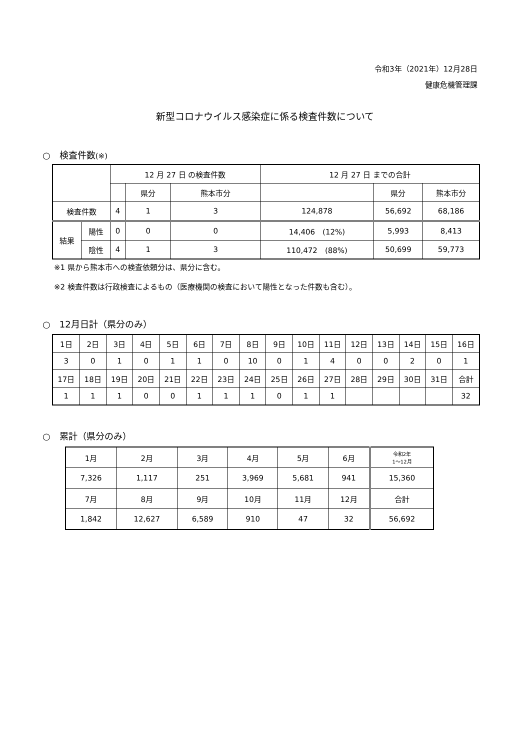令和3年（2021年）12月28日
健康危機管理課
新型コロナウイルス感染症に係る検査件数について
○　検査件数(※)
| | | 12 月 27 日 の検査件数 | | | 12 月 27 日 までの合計 | | |
| --- | --- | --- | --- | --- | --- | --- | --- |
| | | | 県分 | 熊本市分 | | 県分 | 熊本市分 |
| 検査件数 | | 4 | 1 | 3 | 124,878 | 56,692 | 68,186 |
| 結果 | 陽性 | 0 | 0 | 0 | 14,406 (12%) | 5,993 | 8,413 |
| | 陰性 | 4 | 1 | 3 | 110,472 (88%) | 50,699 | 59,773 |
※1 県から熊本市への検査依頼分は、県分に含む。
※2 検査件数は行政検査によるもの（医療機関の検査において陽性となった件数も含む）。
○　12月日計（県分のみ）
| 1日 | 2日 | 3日 | 4日 | 5日 | 6日 | 7日 | 8日 | 9日 | 10日 | 11日 | 12日 | 13日 | 14日 | 15日 | 16日 |
| 3 | 0 | 1 | 0 | 1 | 1 | 0 | 10 | 0 | 1 | 4 | 0 | 0 | 2 | 0 | 1 |
| 17日 | 18日 | 19日 | 20日 | 21日 | 22日 | 23日 | 24日 | 25日 | 26日 | 27日 | 28日 | 29日 | 30日 | 31日 | 合計 |
| 1 | 1 | 1 | 0 | 0 | 1 | 1 | 1 | 0 | 1 | 1 | | | | | 32 |
○　累計（県分のみ）
| 1月 | 2月 | 3月 | 4月 | 5月 | 6月 | 令和2年 1～12月 |
| 7,326 | 1,117 | 251 | 3,969 | 5,681 | 941 | 15,360 |
| 7月 | 8月 | 9月 | 10月 | 11月 | 12月 | 合計 |
| 1,842 | 12,627 | 6,589 | 910 | 47 | 32 | 56,692 |